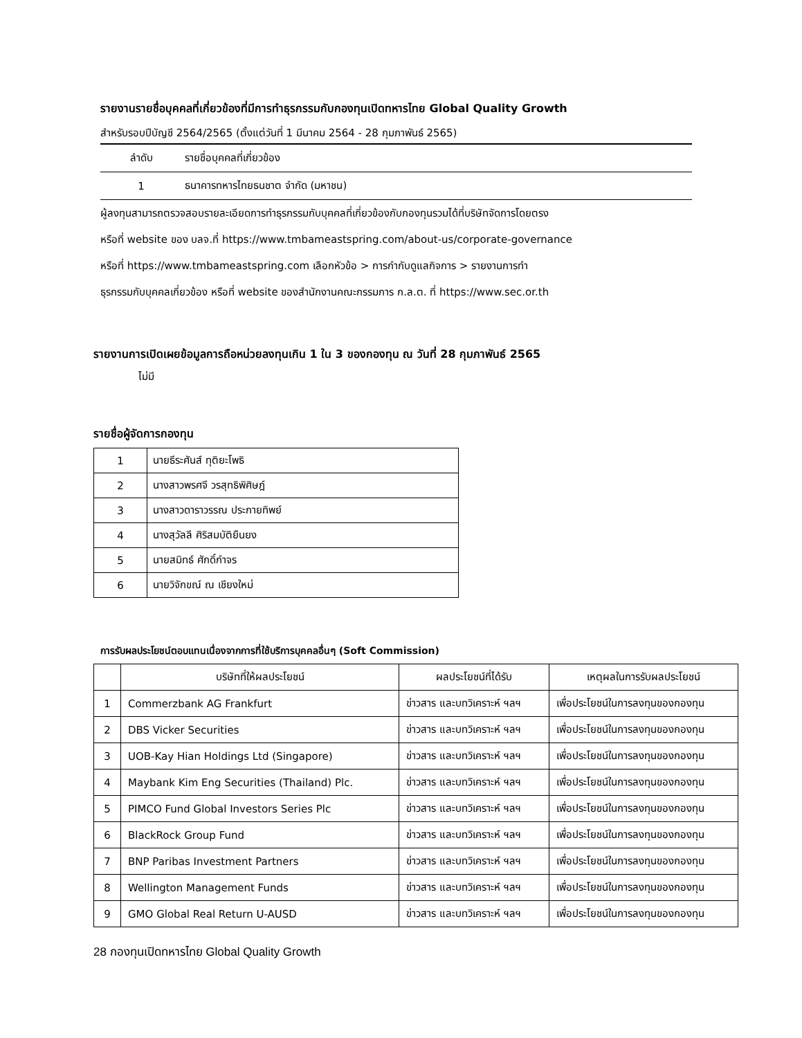รายงานรายชื่อบุคคลที่เกี่ยวข้องที่มีการทำธุรกรรมกับกองทุนเปิดทหารไทย Global Quality Growth
สำหรับรอบปีบัญชี 2564/2565 (ตั้งแต่วันที่ 1 มีนาคม 2564 - 28 กุมภาพันธ์ 2565)
| ลำดับ | รายชื่อบุคคลที่เกี่ยวข้อง |
| --- | --- |
| 1 | ธนาคารทหารไทยธนชาต จำกัด (มหาชน) |
ผู้ลงทุนสามารถตรวจสอบรายละเอียดการทำธุรกรรมกับบุคคลที่เกี่ยวข้องกับกองทุนรวมได้ที่บริษัทจัดการโดยตรง
หรือที่ website ของ บลจ.ที่ https://www.tmbameastspring.com/about-us/corporate-governance
หรือที่ https://www.tmbameastspring.com เลือกหัวข้อ > การกำกับดูแลกิจการ > รายงานการทำ
ธุรกรรมกับบุคคลเกี่ยวข้อง หรือที่ website ของสำนักงานคณะกรรมการ ก.ล.ต. ที่ https://www.sec.or.th
รายงานการเปิดเผยข้อมูลการถือหน่วยลงทุนเกิน 1 ใน 3 ของกองทุน ณ วันที่ 28 กุมภาพันธ์ 2565
ไม่มี
รายชื่อผู้จัดการกองทุน
| 1 | นายธีระศันส์ ทุติยะโพธิ |
| 2 | นางสาวพรศจี วรสุทธิพิศิษฎ์ |
| 3 | นางสาวดาราวรรณ ประกายทิพย์ |
| 4 | นางสุวัลลี ศิริสมบัติยืนยง |
| 5 | นายสมิทธ์ ศักดิ์กำจร |
| 6 | นายวิจักขณ์ ณ เชียงใหม่ |
การรับผลประโยชน์ตอบแทนเนื่องจากการที่ใช้บริการบุคคลอื่นๆ (Soft Commission)
| | บริษัทที่ให้ผลประโยชน์ | ผลประโยชน์ที่ได้รับ | เหตุผลในการรับผลประโยชน์ |
| --- | --- | --- | --- |
| 1 | Commerzbank AG Frankfurt | ข่าวสาร และบทวิเคราะห์ ฯลฯ | เพื่อประโยชน์ในการลงทุนของกองทุน |
| 2 | DBS Vicker Securities | ข่าวสาร และบทวิเคราะห์ ฯลฯ | เพื่อประโยชน์ในการลงทุนของกองทุน |
| 3 | UOB-Kay Hian Holdings Ltd (Singapore) | ข่าวสาร และบทวิเคราะห์ ฯลฯ | เพื่อประโยชน์ในการลงทุนของกองทุน |
| 4 | Maybank Kim Eng Securities (Thailand) Plc. | ข่าวสาร และบทวิเคราะห์ ฯลฯ | เพื่อประโยชน์ในการลงทุนของกองทุน |
| 5 | PIMCO Fund Global Investors Series Plc | ข่าวสาร และบทวิเคราะห์ ฯลฯ | เพื่อประโยชน์ในการลงทุนของกองทุน |
| 6 | BlackRock Group Fund | ข่าวสาร และบทวิเคราะห์ ฯลฯ | เพื่อประโยชน์ในการลงทุนของกองทุน |
| 7 | BNP Paribas Investment Partners | ข่าวสาร และบทวิเคราะห์ ฯลฯ | เพื่อประโยชน์ในการลงทุนของกองทุน |
| 8 | Wellington Management Funds | ข่าวสาร และบทวิเคราะห์ ฯลฯ | เพื่อประโยชน์ในการลงทุนของกองทุน |
| 9 | GMO Global Real Return U-AUSD | ข่าวสาร และบทวิเคราะห์ ฯลฯ | เพื่อประโยชน์ในการลงทุนของกองทุน |
28 กองทุนเปิดทหารไทย Global Quality Growth